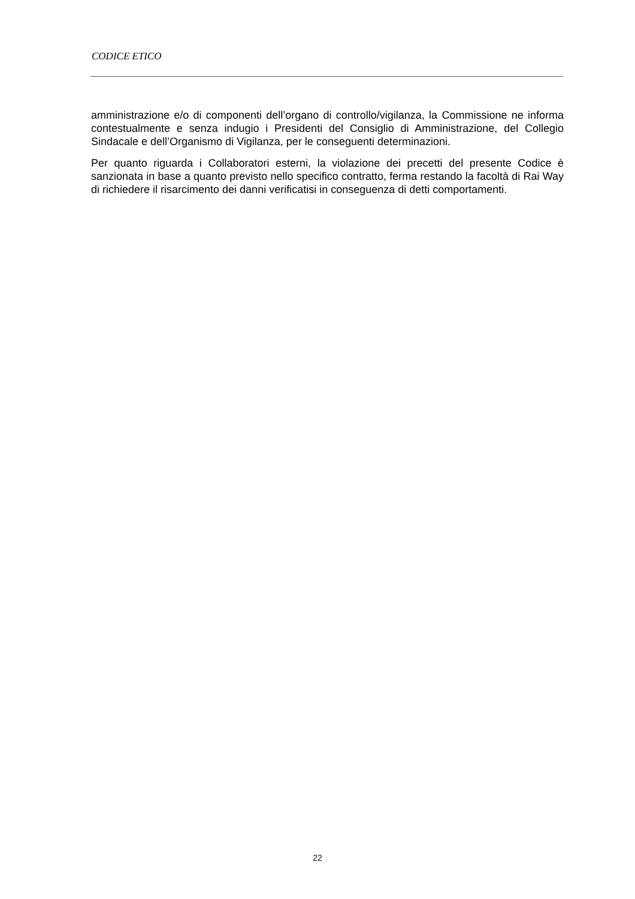CODICE ETICO
amministrazione e/o di componenti dell’organo di controllo/vigilanza, la Commissione ne informa contestualmente e senza indugio i Presidenti del Consiglio di Amministrazione, del Collegio Sindacale e dell’Organismo di Vigilanza, per le conseguenti determinazioni.
Per quanto riguarda i Collaboratori esterni, la violazione dei precetti del presente Codice è sanzionata in base a quanto previsto nello specifico contratto, ferma restando la facoltà di Rai Way di richiedere il risarcimento dei danni verificatisi in conseguenza di detti comportamenti.
22